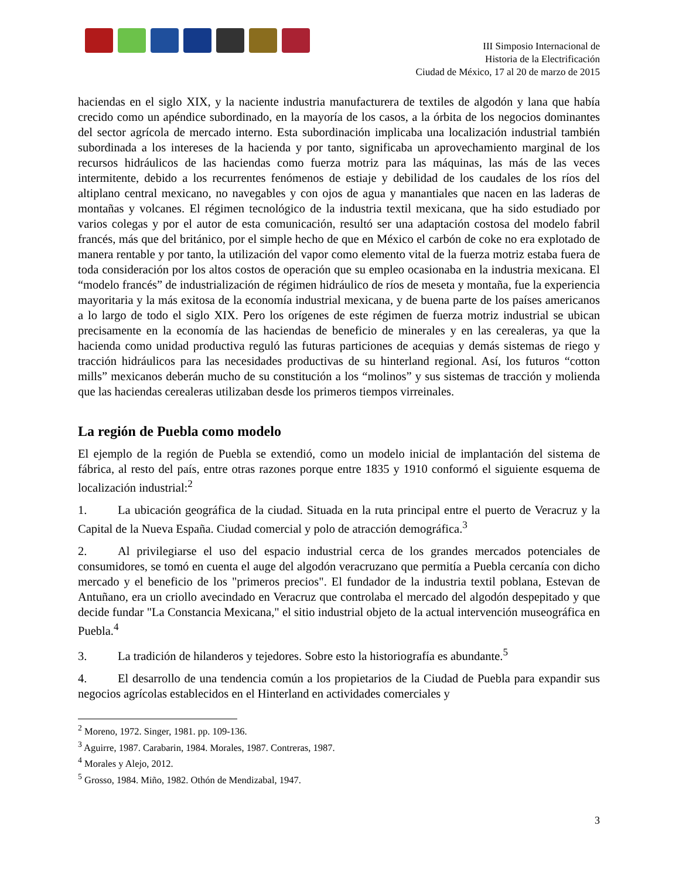III Simposio Internacional de
Historia de la Electrificación
Ciudad de México, 17 al 20 de marzo de 2015
haciendas en el siglo XIX, y la naciente industria manufacturera de textiles de algodón y lana que había crecido como un apéndice subordinado, en la mayoría de los casos, a la órbita de los negocios dominantes del sector agrícola de mercado interno. Esta subordinación implicaba una localización industrial también subordinada a los intereses de la hacienda y por tanto, significaba un aprovechamiento marginal de los recursos hidráulicos de las haciendas como fuerza motriz para las máquinas, las más de las veces intermitente, debido a los recurrentes fenómenos de estiaje y debilidad de los caudales de los ríos del altiplano central mexicano, no navegables y con ojos de agua y manantiales que nacen en las laderas de montañas y volcanes. El régimen tecnológico de la industria textil mexicana, que ha sido estudiado por varios colegas y por el autor de esta comunicación, resultó ser una adaptación costosa del modelo fabril francés, más que del británico, por el simple hecho de que en México el carbón de coke no era explotado de manera rentable y por tanto, la utilización del vapor como elemento vital de la fuerza motriz estaba fuera de toda consideración por los altos costos de operación que su empleo ocasionaba en la industria mexicana. El “modelo francés” de industrialización de régimen hidráulico de ríos de meseta y montaña, fue la experiencia mayoritaria y la más exitosa de la economía industrial mexicana, y de buena parte de los países americanos a lo largo de todo el siglo XIX. Pero los orígenes de este régimen de fuerza motriz industrial se ubican precisamente en la economía de las haciendas de beneficio de minerales y en las cerealeras, ya que la hacienda como unidad productiva reguló las futuras particiones de acequias y demás sistemas de riego y tracción hidráulicos para las necesidades productivas de su hinterland regional. Así, los futuros “cotton mills” mexicanos deberán mucho de su constitución a los “molinos” y sus sistemas de tracción y molienda que las haciendas cerealeras utilizaban desde los primeros tiempos virreinales.
La región de Puebla como modelo
El ejemplo de la región de Puebla se extendió, como un modelo inicial de implantación del sistema de fábrica, al resto del país, entre otras razones porque entre 1835 y 1910 conformó el siguiente esquema de localización industrial:<sup>2</sup>
1. La ubicación geográfica de la ciudad. Situada en la ruta principal entre el puerto de Veracruz y la Capital de la Nueva España. Ciudad comercial y polo de atracción demográfica.<sup>3</sup>
2. Al privilegiarse el uso del espacio industrial cerca de los grandes mercados potenciales de consumidores, se tomó en cuenta el auge del algodón veracruzano que permitía a Puebla cercanía con dicho mercado y el beneficio de los "primeros precios". El fundador de la industria textil poblana, Estevan de Antuñano, era un criollo avecindado en Veracruz que controlaba el mercado del algodón despepitado y que decide fundar "La Constancia Mexicana," el sitio industrial objeto de la actual intervención museográfica en Puebla.<sup>4</sup>
3. La tradición de hilanderos y tejedores. Sobre esto la historiografía es abundante.<sup>5</sup>
4. El desarrollo de una tendencia común a los propietarios de la Ciudad de Puebla para expandir sus negocios agrícolas establecidos en el Hinterland en actividades comerciales y
<sup>2</sup> Moreno, 1972. Singer, 1981. pp. 109-136.
<sup>3</sup> Aguirre, 1987. Carabarin, 1984. Morales, 1987. Contreras, 1987.
<sup>4</sup> Morales y Alejo, 2012.
<sup>5</sup> Grosso, 1984. Miño, 1982. Othón de Mendizabal, 1947.
3